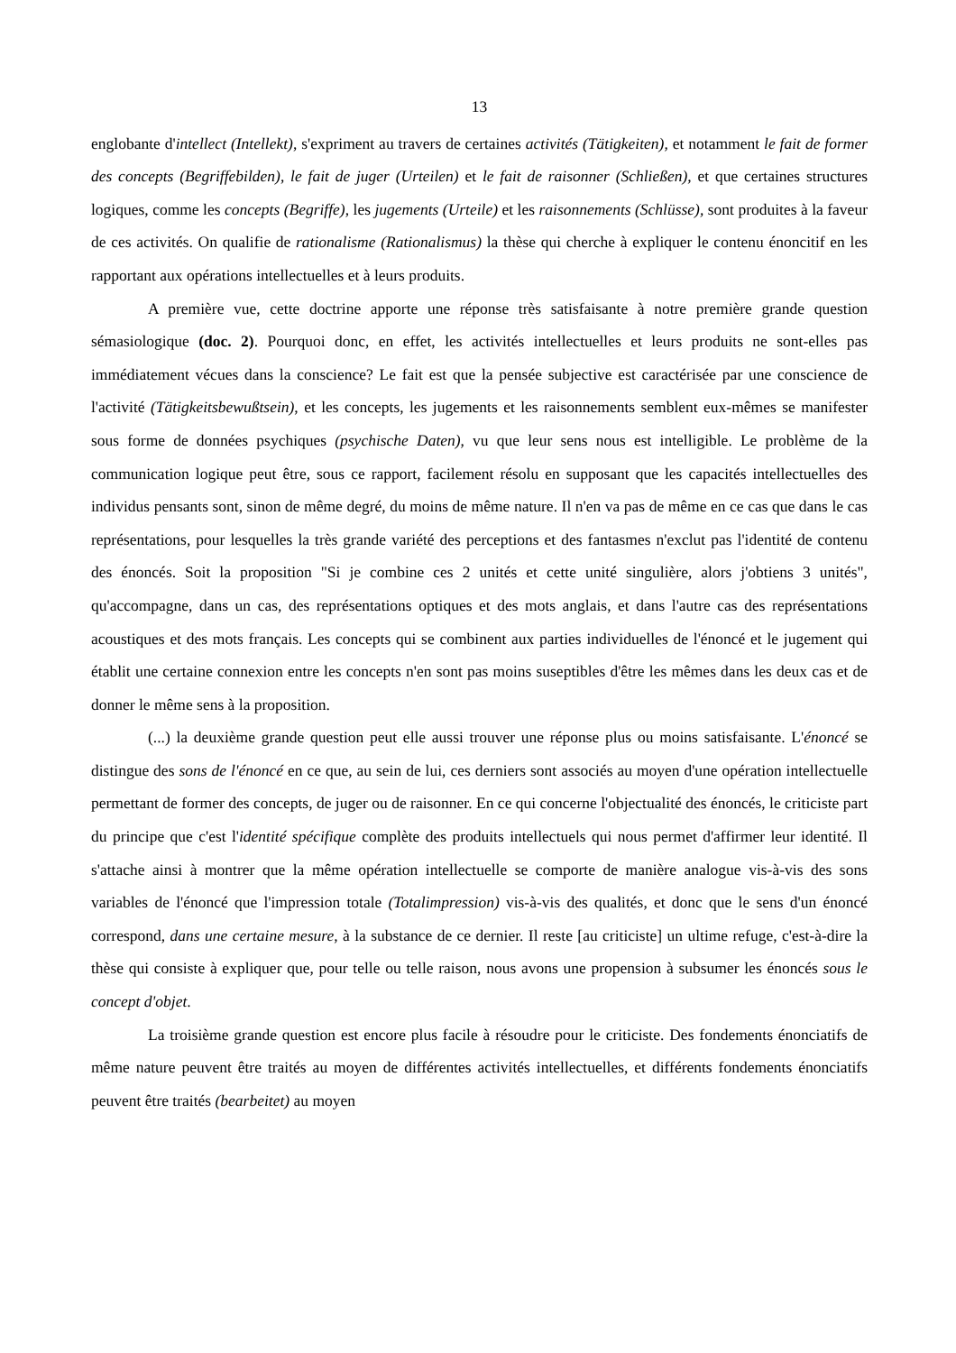13
englobante d'intellect (Intellekt), s'expriment au travers de certaines activités (Tätigkeiten), et notamment le fait de former des concepts (Begriffebilden), le fait de juger (Urteilen) et le fait de raisonner (Schließen), et que certaines structures logiques, comme les concepts (Begriffe), les jugements (Urteile) et les raisonnements (Schlüsse), sont produites à la faveur de ces activités. On qualifie de rationalisme (Rationalismus) la thèse qui cherche à expliquer le contenu énoncitif en les rapportant aux opérations intellectuelles et à leurs produits.
A première vue, cette doctrine apporte une réponse très satisfaisante à notre première grande question sémasiologique (doc. 2). Pourquoi donc, en effet, les activités intellectuelles et leurs produits ne sont-elles pas immédiatement vécues dans la conscience? Le fait est que la pensée subjective est caractérisée par une conscience de l'activité (Tätigkeitsbewußtsein), et les concepts, les jugements et les raisonnements semblent eux-mêmes se manifester sous forme de données psychiques (psychische Daten), vu que leur sens nous est intelligible. Le problème de la communication logique peut être, sous ce rapport, facilement résolu en supposant que les capacités intellectuelles des individus pensants sont, sinon de même degré, du moins de même nature. Il n'en va pas de même en ce cas que dans le cas représentations, pour lesquelles la très grande variété des perceptions et des fantasmes n'exclut pas l'identité de contenu des énoncés. Soit la proposition "Si je combine ces 2 unités et cette unité singulière, alors j'obtiens 3 unités", qu'accompagne, dans un cas, des représentations optiques et des mots anglais, et dans l'autre cas des représentations acoustiques et des mots français. Les concepts qui se combinent aux parties individuelles de l'énoncé et le jugement qui établit une certaine connexion entre les concepts n'en sont pas moins suseptibles d'être les mêmes dans les deux cas et de donner le même sens à la proposition.
(...) la deuxième grande question peut elle aussi trouver une réponse plus ou moins satisfaisante. L'énoncé se distingue des sons de l'énoncé en ce que, au sein de lui, ces derniers sont associés au moyen d'une opération intellectuelle permettant de former des concepts, de juger ou de raisonner. En ce qui concerne l'objectualité des énoncés, le criticiste part du principe que c'est l'identité spécifique complète des produits intellectuels qui nous permet d'affirmer leur identité. Il s'attache ainsi à montrer que la même opération intellectuelle se comporte de manière analogue vis-à-vis des sons variables de l'énoncé que l'impression totale (Totalimpression) vis-à-vis des qualités, et donc que le sens d'un énoncé correspond, dans une certaine mesure, à la substance de ce dernier. Il reste [au criticiste] un ultime refuge, c'est-à-dire la thèse qui consiste à expliquer que, pour telle ou telle raison, nous avons une propension à subsumer les énoncés sous le concept d'objet.
La troisième grande question est encore plus facile à résoudre pour le criticiste. Des fondements énonciatifs de même nature peuvent être traités au moyen de différentes activités intellectuelles, et différents fondements énonciatifs peuvent être traités (bearbeitet) au moyen